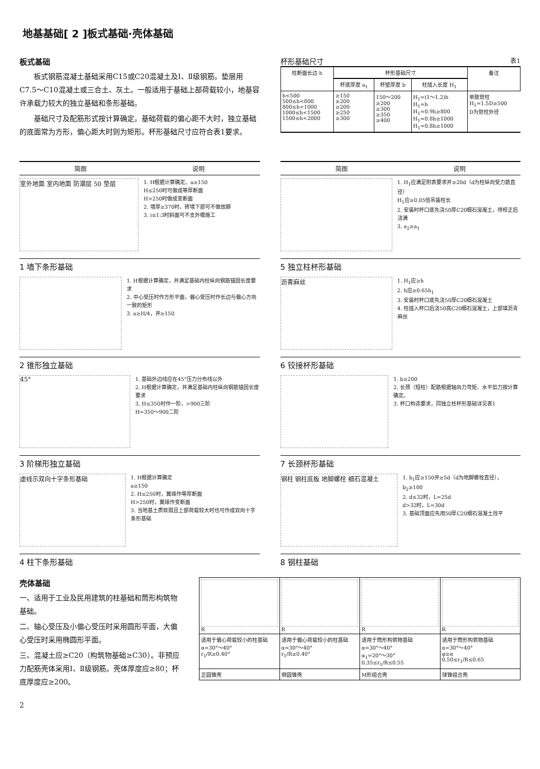地基基础[ 2 ]板式基础·壳体基础
板式基础
板式钢筋混凝土基础采用C15或C20混凝土及Ⅰ、Ⅱ级钢筋。垫层用C7.5～C10混凝土或三合土、灰土。一般适用于基础上部荷载较小，地基容许承载力较大的独立基础和条形基础。
基础尺寸及配筋形式按计算确定。基础荷载的偏心距不大时，独立基础的底面常为方形，偏心距大时则为矩形。杯形基础尺寸应符合表1要求。
杯形基础尺寸 表1
| 柱断面长边 h | 杯形基础尺寸 | | | 备注 |
| --- | --- | --- | --- | --- |
| | 杯底厚度 a<sub>1</sub> | 杯壁厚度 b | 柱插入长度 H<sub>1</sub> | |
| h<500 500≤h<800 800≤h<1000 1000≤h<1500 1500≤h<2000 | ≥150 ≥200 ≥200 ≥250 ≥300 | 150～200 ≥200 ≥300 ≥350 ≥400 | H<sub>1</sub>=(1～1.2)h H<sub>1</sub>=h H<sub>1</sub>=0.9h≥800 H<sub>1</sub>=0.8h≥1000 H<sub>1</sub>=0.8h≥1000 | 单肢管柱 H<sub>1</sub>=1.5D≥500 D为管柱外径 |
简图 说明
室外地面 室内地面 防潮层 50 垫层
1. H根据计算确定。a≥150
H≤250时可做成等厚断面
H>250时做成变断面
2. 墙厚≥370时，砖墙下部可不做放脚
3. i≤1:3时斜面可不支外模施工
1 墙下条形基础
1. H根据计算确定，并满足基础内柱纵向钢筋锚固长度要求
2. 中心受压时作方形平面，偏心受压时作长边与偏心方向一致的矩形
3. a≥H/4，并≥150
2 锥形独立基础
45°
1. 基础外边线应在45°压力分布线以外
2. H根据计算确定，并满足基础内柱纵向钢筋锚固长度要求
3. H≤350时作一阶，>900三阶
H=350～900二阶
3 阶梯形独立基础
虚线示双向十字条形基础
1. H根据计算确定
a≥150
2. H≤250时，翼缘作等厚断面
H>250时，翼缘作变断面
3. 当地基土质软弱且上部荷载较大时也可作成双向十字条形基础
4 柱下条形基础
简图 说明
1. H<sub>1</sub>应满足附表要求并≥20d（d为柱纵向受力筋直径）
H<sub>1</sub>应≥0.05倍吊装柱长
2. 安装时杯口底先浇50厚C20细石混凝土，待校正后浇满
3. a<sub>2</sub>≥a<sub>1</sub>
5 独立柱杯形基础
沥青麻丝
1. H<sub>1</sub>应≥h
2. h应≥0.65h<sub>1</sub>
3. 安装时杯口底先浇50厚C20细石混凝土
4. 柱插入杯口后浇50高C20细石混凝土，上部填沥青麻丝
6 铰接杯形基础
1. b≥200
2. 长颈（短柱）配筋根据轴向力弯矩、水平剪力按计算确定。
3. 杯口构造要求，同独立柱杯形基础详见表1
7 长颈杯形基础
钢柱 钢柱底板 地脚螺栓 细石混凝土
1. b<sub>1</sub>应≥150并≥5d（d为地脚螺栓直径），b<sub>2</sub>≥100
2. d≤32时，L=25d
d>32时，L=30d
3. 基础顶面应先用50厚C20细石混凝土找平
8 钢柱基础
壳体基础
一、适用于工业及民用建筑的柱基础和筒形构筑物基础。
二、轴心受压及小偏心受压时采用圆形平面，大偏心受压时采用椭圆形平面。
三、混凝土应≥C20（构筑物基础≥C30）。非预应力配筋壳体采用Ⅰ、Ⅱ级钢筋。壳体厚度应≥80；杯底厚度应≥200。
| R | R | R | R |
| 适用于偏心荷载较小的柱基础 α=30°～40° r<sub>1</sub>/R≥0.40° | 适用于偏心荷载较小的柱基础 α=30°～40° r<sub>1</sub>/R≥0.40° | 适用于筒形构筑物基础 α=30°～40° α<sub>1</sub>=20°～30° 0.35≤r<sub>1</sub>/R≤0.55 | 适用于筒形构筑物基础 α=30°～40° φ≥α 0.50≤r<sub>1</sub>/R≤0.65 |
| 正圆锥壳 | 倒圆锥壳 | M形组合壳 | 球锥组合壳 |
2